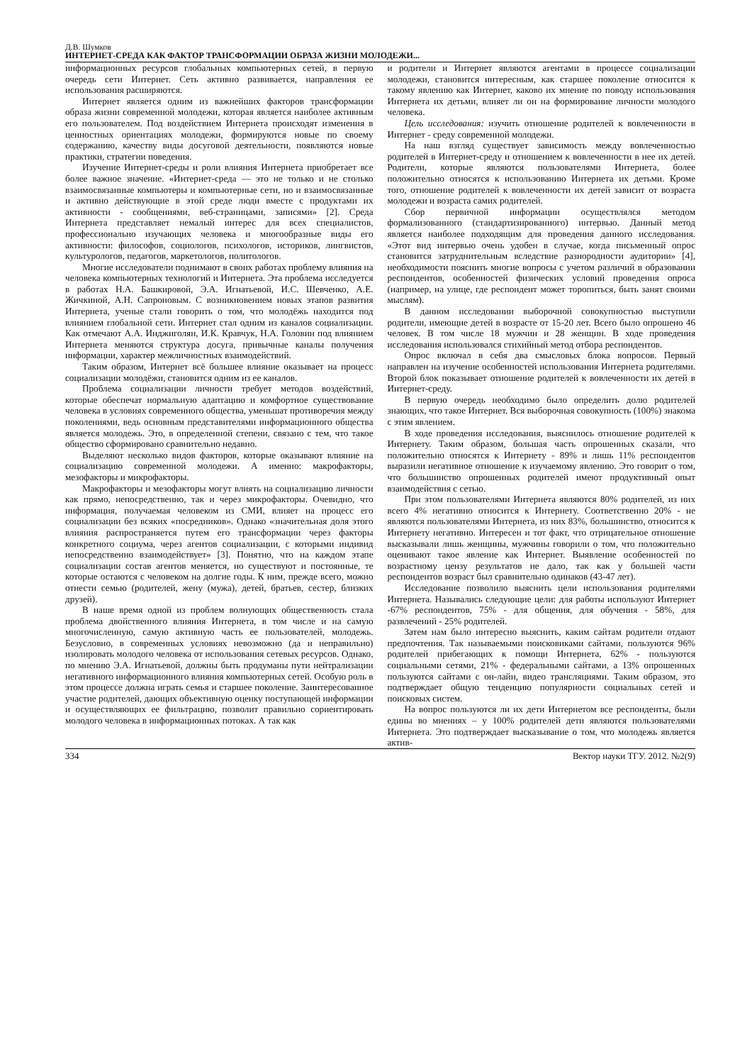Д.В. Шумков
ИНТЕРНЕТ-СРЕДА КАК ФАКТОР ТРАНСФОРМАЦИИ ОБРАЗА ЖИЗНИ МОЛОДЕЖИ...
информационных ресурсов глобальных компьютерных сетей, в первую очередь сети Интернет. Сеть активно развивается, направления ее использования расширяются.
Интернет является одним из важнейших факторов трансформации образа жизни современной молодежи, которая является наиболее активным его пользователем. Под воздействием Интернета происходят изменения в ценностных ориентациях молодежи, формируются новые по своему содержанию, качеству виды досуговой деятельности, появляются новые практики, стратегии поведения.
Изучение Интернет-среды и роли влияния Интернета приобретает все более важное значение. «Интернет-среда — это не только и не столько взаимосвязанные компьютеры и компьютерные сети, но и взаимосвязанные и активно действующие в этой среде люди вместе с продуктами их активности - сообщениями, веб-страницами, записями» [2]. Среда Интернета представляет немалый интерес для всех специалистов, профессионально изучающих человека и многообразные виды его активности: философов, социологов, психологов, историков, лингвистов, культурологов, педагогов, маркетологов, политологов.
Многие исследователи поднимают в своих работах проблему влияния на человека компьютерных технологий и Интернета. Эта проблема исследуется в работах Н.А. Башкировой, Э.А. Игнатьевой, И.С. Шевченко, А.Е. Жичкиной, А.Н. Сапроновым. С возникновением новых этапов развития Интернета, ученые стали говорить о том, что молодёжь находится под влиянием глобальной сети. Интернет стал одним из каналов социализации. Как отмечают А.А. Инджиголян, И.К. Кравчук, Н.А. Головин под влиянием Интернета меняются структура досуга, привычные каналы получения информации, характер межличностных взаимодействий.
Таким образом, Интернет всё большее влияние оказывает на процесс социализации молодёжи, становится одним из ее каналов.
Проблема социализации личности требует методов воздействий, которые обеспечат нормальную адаптацию и комфортное существование человека в условиях современного общества, уменьшат противоречия между поколениями, ведь основным представителями информационного общества является молодежь. Это, в определенной степени, связано с тем, что такое общество сформировано сравнительно недавно.
Выделяют несколько видов факторов, которые оказывают влияние на социализацию современной молодежи. А именно: макрофакторы, мезофакторы и микрофакторы.
Макрофакторы и мезофакторы могут влиять на социализацию личности как прямо, непосредственно, так и через микрофакторы. Очевидно, что информация, получаемая человеком из СМИ, влияет на процесс его социализации без всяких «посредников». Однако «значительная доля этого влияния распространяется путем его трансформации через факторы конкретного социума, через агентов социализации, с которыми индивид непосредственно взаимодействует» [3]. Понятно, что на каждом этапе социализации состав агентов меняется, но существуют и постоянные, те которые остаются с человеком на долгие годы. К ним, прежде всего, можно отнести семью (родителей, жену (мужа), детей, братьев, сестер, близких друзей).
В наше время одной из проблем волнующих общественность стала проблема двойственного влияния Интернета, в том числе и на самую многочисленную, самую активную часть ее пользователей, молодежь. Безусловно, в современных условиях невозможно (да и неправильно) изолировать молодого человека от использования сетевых ресурсов. Однако, по мнению Э.А. Игнатьевой, должны быть продуманы пути нейтрализации негативного информационного влияния компьютерных сетей. Особую роль в этом процессе должна играть семья и старшее поколение. Заинтересованное участие родителей, дающих объективную оценку поступающей информации и осуществляющих ее фильтрацию, позволит правильно сориентировать молодого человека в информационных потоках. А так как
и родители и Интернет являются агентами в процессе социализации молодежи, становится интересным, как старшее поколение относится к такому явлению как Интернет, каково их мнение по поводу использования Интернета их детьми, влияет ли он на формирование личности молодого человека.
Цель исследования: изучить отношение родителей к вовлеченности в Интернет - среду современной молодежи.
На наш взгляд существует зависимость между вовлеченностью родителей в Интернет-среду и отношением к вовлеченности в нее их детей. Родители, которые являются пользователями Интернета, более положительно относятся к использованию Интернета их детьми. Кроме того, отношение родителей к вовлеченности их детей зависит от возраста молодежи и возраста самих родителей.
Сбор первичной информации осуществлялся методом формализованного (стандартизированного) интервью. Данный метод является наиболее подходящим для проведения данного исследования. «Этот вид интервью очень удобен в случае, когда письменный опрос становится затруднительным вследствие разнородности аудитории» [4], необходимости пояснить многие вопросы с учетом различий в образовании респондентов, особенностей физических условий проведения опроса (например, на улице, где респондент может торопиться, быть занят своими мыслям).
В данном исследовании выборочной совокупностью выступили родители, имеющие детей в возрасте от 15-20 лет. Всего было опрошено 46 человек. В том числе 18 мужчин и 28 женщин. В ходе проведения исследования использовался стихийный метод отбора респондентов.
Опрос включал в себя два смысловых блока вопросов. Первый направлен на изучение особенностей использования Интернета родителями. Второй блок показывает отношение родителей к вовлеченности их детей в Интернет-среду.
В первую очередь необходимо было определить долю родителей знающих, что такое Интернет. Вся выборочная совокупность (100%) знакома с этим явлением.
В ходе проведения исследования, выяснилось отношение родителей к Интернету. Таким образом, большая часть опрошенных сказали, что положительно относятся к Интернету - 89% и лишь 11% респондентов выразили негативное отношение к изучаемому явлению. Это говорит о том, что большинство опрошенных родителей имеют продуктивный опыт взаимодействия с сетью.
При этом пользователями Интернета являются 80% родителей, из них всего 4% негативно относится к Интернету. Соответственно 20% - не являются пользователями Интернета, из них 83%, большинство, относится к Интернету негативно. Интересен и тот факт, что отрицательное отношение высказывали лишь женщины, мужчины говорили о том, что положительно оценивают такое явление как Интернет. Выявление особенностей по возрастному цензу результатов не дало, так как у большей части респондентов возраст был сравнительно одинаков (43-47 лет).
Исследование позволило выяснить цели использования родителями Интернета. Назывались следующие цели: для работы используют Интернет -67% респондентов, 75% - для общения, для обучения - 58%, для развлечений - 25% родителей.
Затем нам было интересно выяснить, каким сайтам родители отдают предпочтения. Так называемыми поисковиками сайтами, пользуются 96% родителей прибегающих к помощи Интернета, 62% - пользуются социальными сетями, 21% - федеральными сайтами, а 13% опрошенных пользуются сайтами с он-лайн, видео трансляциями. Таким образом, это подтверждает общую тенденцию популярности социальных сетей и поисковых систем.
На вопрос пользуются ли их дети Интернетом все респонденты, были едины во мнениях – у 100% родителей дети являются пользователями Интернета. Это подтверждает высказывание о том, что молодежь является актив-
334 Вектор науки ТГУ. 2012. №2(9)